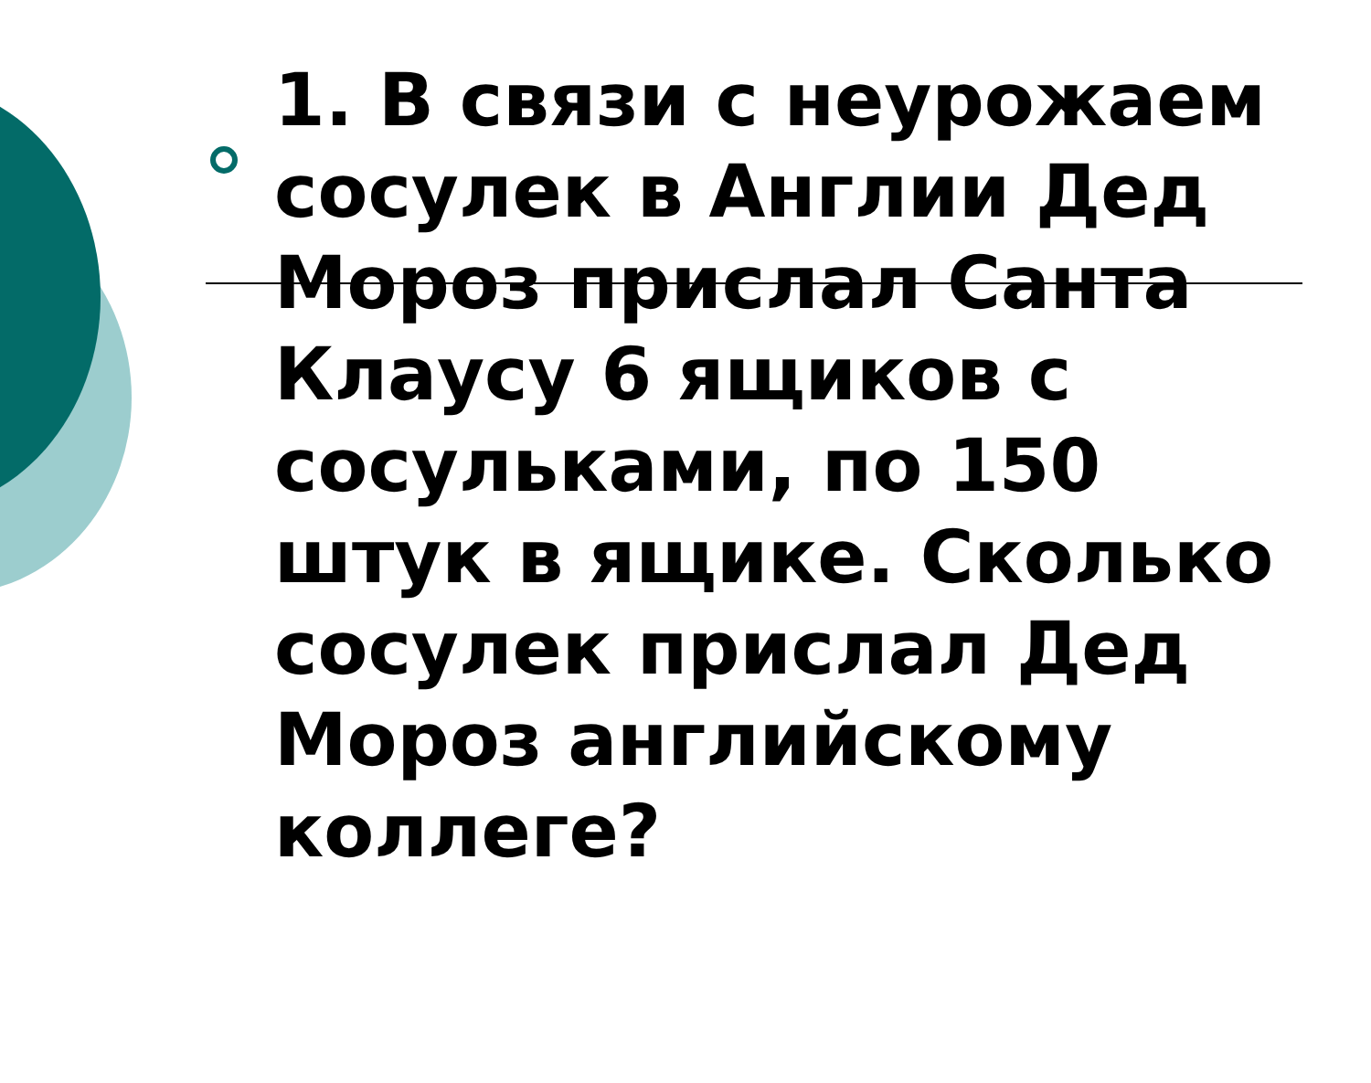1. В связи с неурожаем сосулек в Англии Дед Мороз прислал Санта Клаусу 6 ящиков с сосульками, по 150 штук в ящике. Сколько сосулек прислал Дед Мороз английскому коллеге?